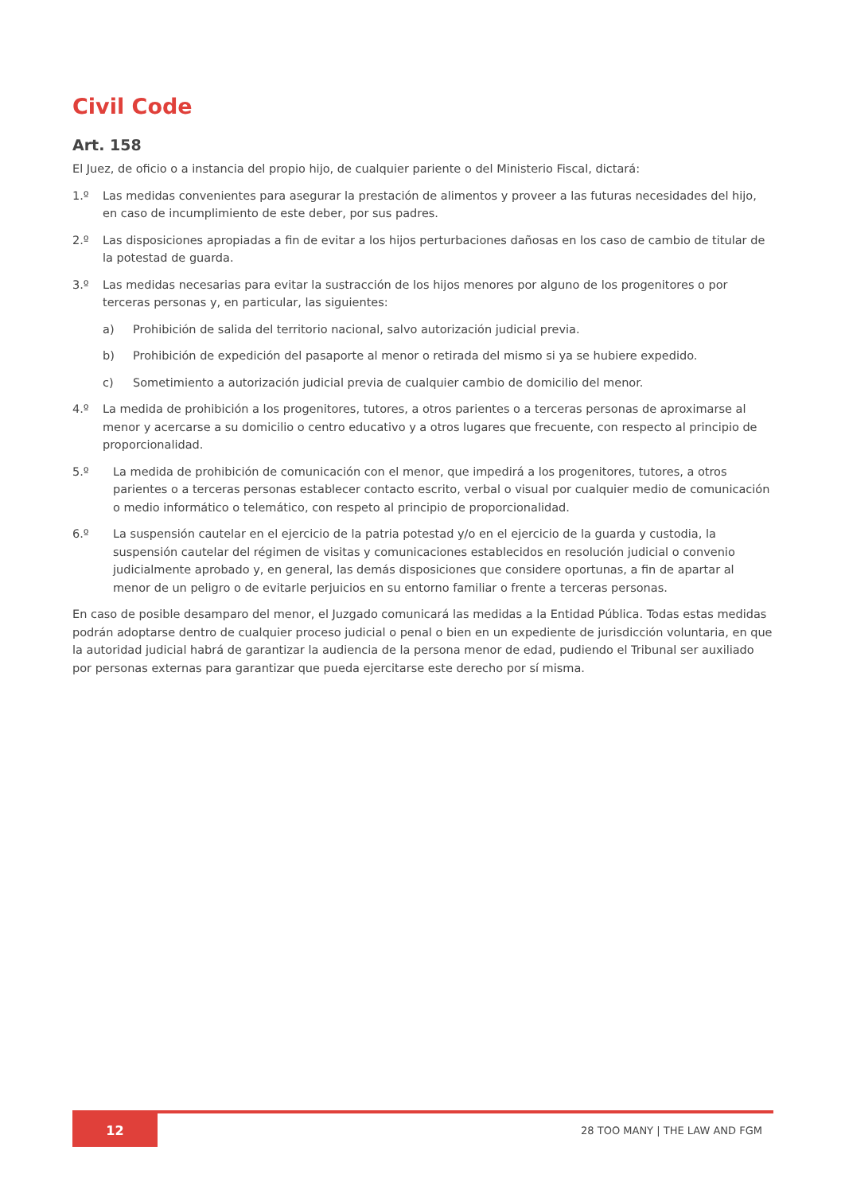Civil Code
Art. 158
El Juez, de oficio o a instancia del propio hijo, de cualquier pariente o del Ministerio Fiscal, dictará:
1.º Las medidas convenientes para asegurar la prestación de alimentos y proveer a las futuras necesidades del hijo, en caso de incumplimiento de este deber, por sus padres.
2.º Las disposiciones apropiadas a fin de evitar a los hijos perturbaciones dañosas en los caso de cambio de titular de la potestad de guarda.
3.º Las medidas necesarias para evitar la sustracción de los hijos menores por alguno de los progenitores o por terceras personas y, en particular, las siguientes:
a) Prohibición de salida del territorio nacional, salvo autorización judicial previa.
b) Prohibición de expedición del pasaporte al menor o retirada del mismo si ya se hubiere expedido.
c) Sometimiento a autorización judicial previa de cualquier cambio de domicilio del menor.
4.º La medida de prohibición a los progenitores, tutores, a otros parientes o a terceras personas de aproximarse al menor y acercarse a su domicilio o centro educativo y a otros lugares que frecuente, con respecto al principio de proporcionalidad.
5.º La medida de prohibición de comunicación con el menor, que impedirá a los progenitores, tutores, a otros parientes o a terceras personas establecer contacto escrito, verbal o visual por cualquier medio de comunicación o medio informático o telemático, con respeto al principio de proporcionalidad.
6.º La suspensión cautelar en el ejercicio de la patria potestad y/o en el ejercicio de la guarda y custodia, la suspensión cautelar del régimen de visitas y comunicaciones establecidos en resolución judicial o convenio judicialmente aprobado y, en general, las demás disposiciones que considere oportunas, a fin de apartar al menor de un peligro o de evitarle perjuicios en su entorno familiar o frente a terceras personas.
En caso de posible desamparo del menor, el Juzgado comunicará las medidas a la Entidad Pública. Todas estas medidas podrán adoptarse dentro de cualquier proceso judicial o penal o bien en un expediente de jurisdicción voluntaria, en que la autoridad judicial habrá de garantizar la audiencia de la persona menor de edad, pudiendo el Tribunal ser auxiliado por personas externas para garantizar que pueda ejercitarse este derecho por sí misma.
12
28 TOO MANY | THE LAW AND FGM